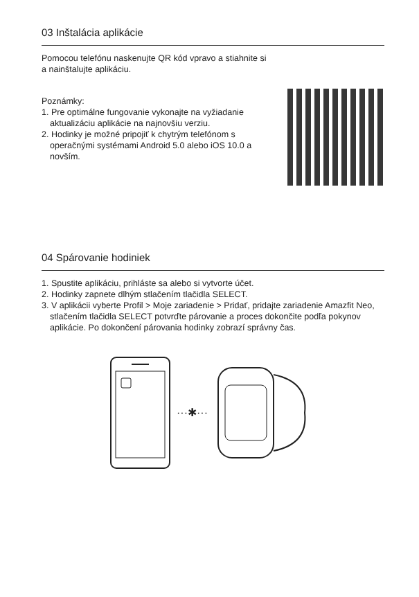03 Inštalácia aplikácie
Pomocou telefónu naskenujte QR kód vpravo a stiahnite si
a nainštalujte aplikáciu.
Poznámky:
1. Pre optimálne fungovanie vykonajte na vyžiadanie aktualizáciu aplikácie na najnovšiu verziu.
2. Hodinky je možné pripojiť k chytrým telefónom s operačnými systémami Android 5.0 alebo iOS 10.0 a novším.
04 Spárovanie hodiniek
1. Spustite aplikáciu, prihláste sa alebo si vytvorte účet.
2. Hodinky zapnete dlhým stlačením tlačidla SELECT.
3. V aplikácii vyberte Profil > Moje zariadenie > Pridať, pridajte zariadenie Amazfit Neo, stlačením tlačidla SELECT potvrďte párovanie a proces dokončite podľa pokynov aplikácie. Po dokončení párovania hodinky zobrazí správny čas.
···✱···